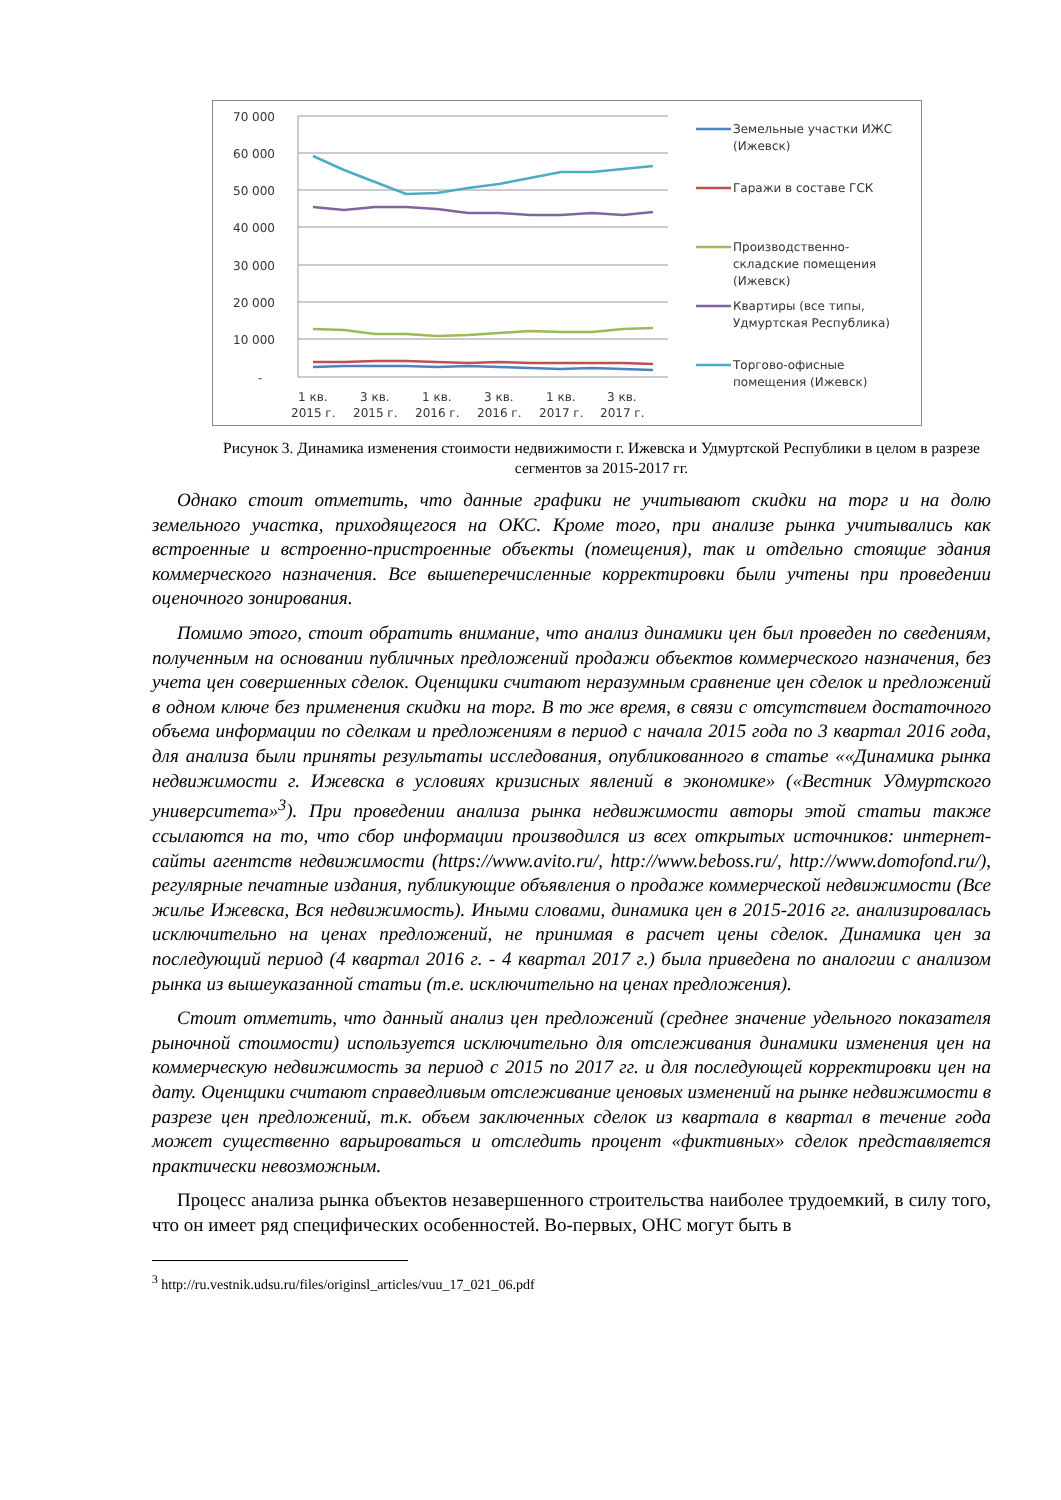70 000
60 000
50 000
40 000
30 000
20 000
10 000
-
1 кв.
2015 г.
3 кв.
2015 г.
1 кв.
2016 г.
3 кв.
2016 г.
1 кв.
2017 г.
3 кв.
2017 г.
Земельные участки ИЖС
(Ижевск)
Гаражи в составе ГСК
Производственно-
складские помещения
(Ижевск)
Квартиры (все типы,
Удмуртская Республика)
Торгово-офисные
помещения (Ижевск)
Рисунок 3. Динамика изменения стоимости недвижимости г. Ижевска и Удмуртской Республики в целом в разрезе
сегментов за 2015-2017 гг.
Однако стоит отметить, что данные графики не учитывают скидки на торг и на долю земельного участка, приходящегося на ОКС. Кроме того, при анализе рынка учитывались как встроенные и встроенно-пристроенные объекты (помещения), так и отдельно стоящие здания коммерческого назначения. Все вышеперечисленные корректировки были учтены при проведении оценочного зонирования.
Помимо этого, стоит обратить внимание, что анализ динамики цен был проведен по сведениям, полученным на основании публичных предложений продажи объектов коммерческого назначения, без учета цен совершенных сделок. Оценщики считают неразумным сравнение цен сделок и предложений в одном ключе без применения скидки на торг. В то же время, в связи с отсутствием достаточного объема информации по сделкам и предложениям в период с начала 2015 года по 3 квартал 2016 года, для анализа были приняты результаты исследования, опубликованного в статье ««Динамика рынка недвижимости г. Ижевска в условиях кризисных явлений в экономике» («Вестник Удмуртского университета»<sup>3</sup>). При проведении анализа рынка недвижимости авторы этой статьи также ссылаются на то, что сбор информации производился из всех открытых источников: интернет-сайты агентств недвижимости (https://www.avito.ru/, http://www.beboss.ru/, http://www.domofond.ru/), регулярные печатные издания, публикующие объявления о продаже коммерческой недвижимости (Все жилье Ижевска, Вся недвижимость). Иными словами, динамика цен в 2015-2016 гг. анализировалась исключительно на ценах предложений, не принимая в расчет цены сделок. Динамика цен за последующий период (4 квартал 2016 г. - 4 квартал 2017 г.) была приведена по аналогии с анализом рынка из вышеуказанной статьи (т.е. исключительно на ценах предложения).
Стоит отметить, что данный анализ цен предложений (среднее значение удельного показателя рыночной стоимости) используется исключительно для отслеживания динамики изменения цен на коммерческую недвижимость за период с 2015 по 2017 гг. и для последующей корректировки цен на дату. Оценщики считают справедливым отслеживание ценовых изменений на рынке недвижимости в разрезе цен предложений, т.к. объем заключенных сделок из квартала в квартал в течение года может существенно варьироваться и отследить процент «фиктивных» сделок представляется практически невозможным.
Процесс анализа рынка объектов незавершенного строительства наиболее трудоемкий, в силу того, что он имеет ряд специфических особенностей. Во-первых, ОНС могут быть в
<sup>3</sup> http://ru.vestnik.udsu.ru/files/originsl_articles/vuu_17_021_06.pdf